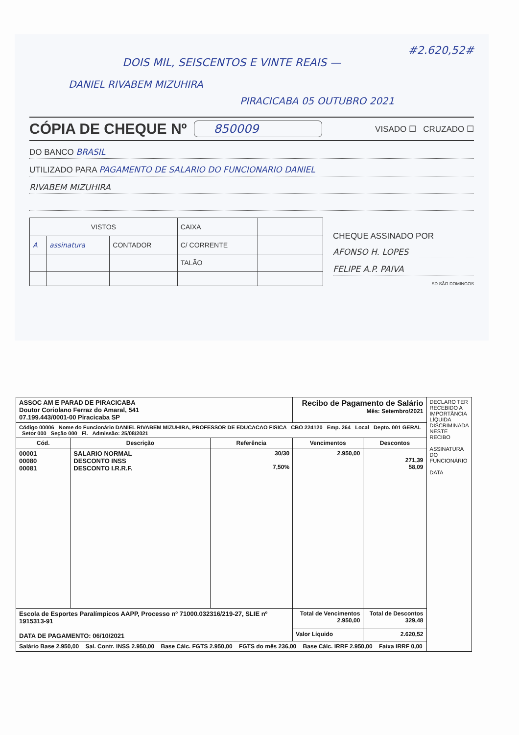#2.620,52#
DOIS MIL, SEISCENTOS E VINTE REAIS —
DANIEL RIVABEM MIZUHIRA
PIRACICABA 05 OUTUBRO 2021
CÓPIA DE CHEQUE Nº 850009 VISADO ☐ CRUZADO ☐
DO BANCO BRASIL
UTILIZADO PARA PAGAMENTO DE SALARIO DO FUNCIONARIO DANIEL
RIVABEM MIZUHIRA
| VISTOS | | | CAIXA | |
| A | assinatura | CONTADOR | C/ CORRENTE | |
| | | | TALÃO | |
CHEQUE ASSINADO POR
AFONSO H. LOPES
FELIPE A.P. PAIVA
SD SÃO DOMINGOS
| ASSOC AM E PARAD DE PIRACICABA Doutor Coriolano Ferraz do Amaral, 541 07.199.443/0001-00 Piracicaba SP | | | Recibo de Pagamento de Salário Mês: Setembro/2021 | | DECLARO TER RECEBIDO A IMPORTÂNCIA LÍQUIDA DISCRIMINADA NESTE RECIBO ASSINATURA DO FUNCIONÁRIO DATA |
| Código 00006 Nome do Funcionário DANIEL RIVABEM MIZUHIRA, PROFESSOR DE EDUCACAO FISICA CBO 224120 Emp. 264 Local Depto. 001 GERAL Setor 000 Seção 000 Fl. Admissão: 25/08/2021 | | | | | |
| Cód. | Descrição | Referência | Vencimentos | Descontos | |
| 00001 00080 00081 | SALARIO NORMAL DESCONTO INSS DESCONTO I.R.R.F. | 30/30 7,50% | 2.950,00 | 271,39 58,09 | |
| Escola de Esportes Paralímpicos AAPP, Processo nº 71000.032316/219-27, SLIE nº 1915313-91 DATA DE PAGAMENTO: 06/10/2021 | | | Total de Vencimentos 2.950,00 | Total de Descontos 329,48 | |
| | | | Valor Líquido | 2.620,52 | |
| Salário Base 2.950,00 Sal. Contr. INSS 2.950,00 Base Cálc. FGTS 2.950,00 FGTS do mês 236,00 Base Cálc. IRRF 2.950,00 Faixa IRRF 0,00 | | | | | |